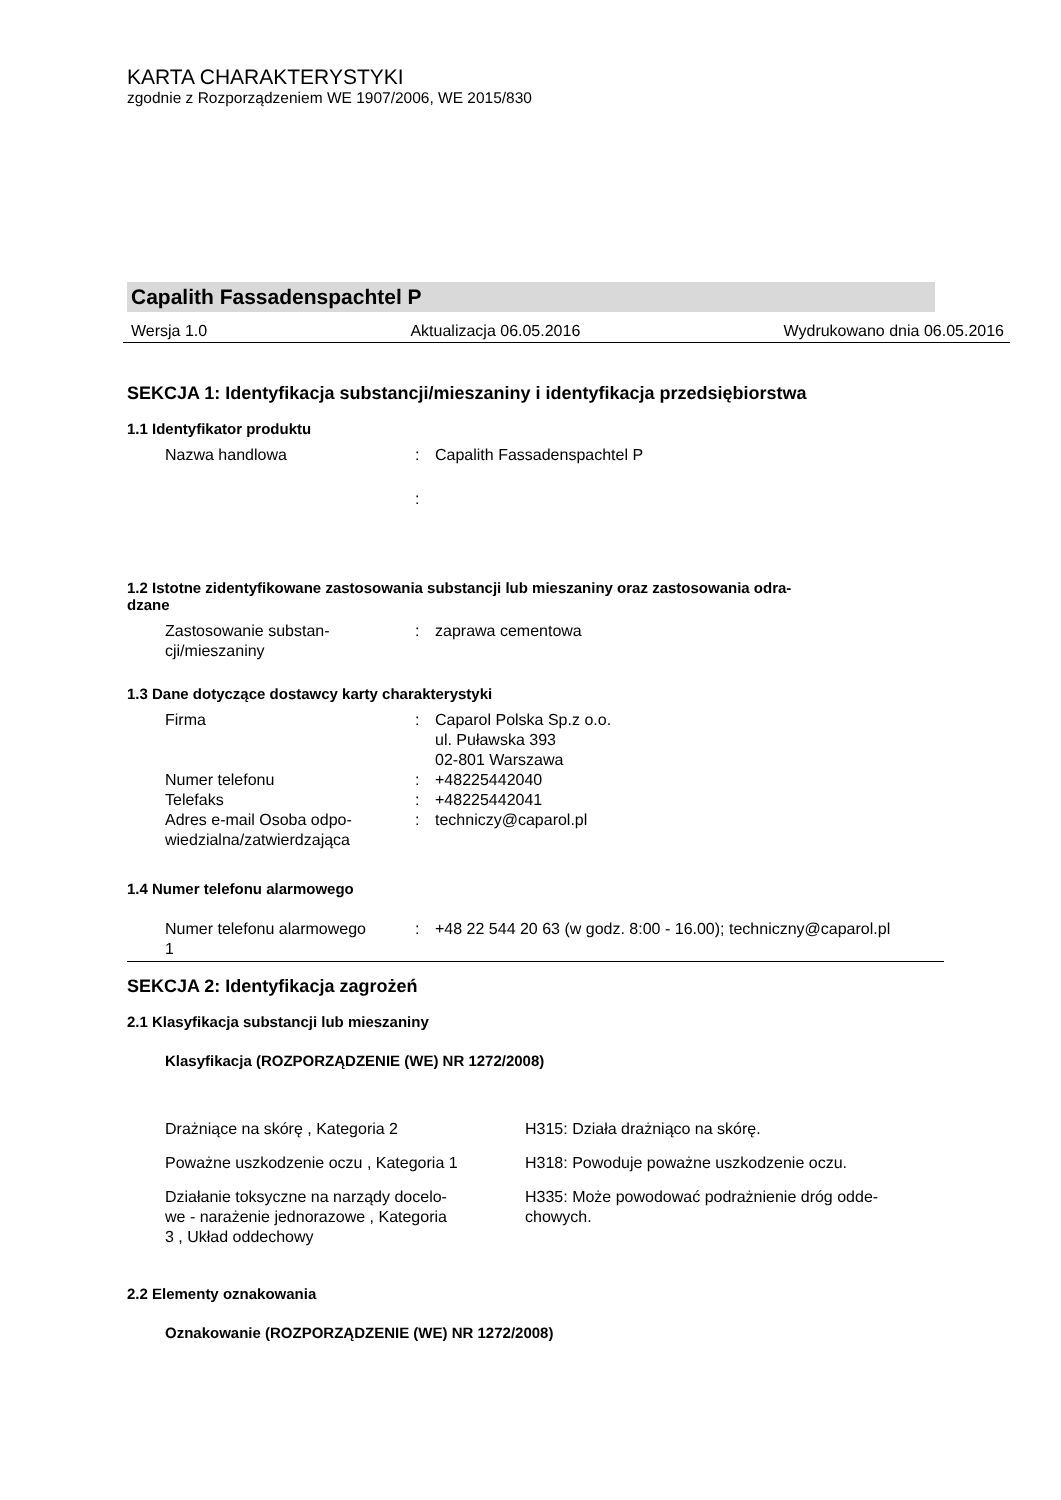KARTA CHARAKTERYSTYKI
zgodnie z Rozporządzeniem WE 1907/2006, WE 2015/830
Capalith Fassadenspachtel P
Wersja 1.0 Aktualizacja 06.05.2016 Wydrukowano dnia 06.05.2016
SEKCJA 1: Identyfikacja substancji/mieszaniny i identyfikacja przedsiębiorstwa
1.1 Identyfikator produktu
| Nazwa handlowa | : | Capalith Fassadenspachtel P |
| | : | |
1.2 Istotne zidentyfikowane zastosowania substancji lub mieszaniny oraz zastosowania odra-
dzane
| Zastosowanie substan- cji/mieszaniny | : | zaprawa cementowa |
1.3 Dane dotyczące dostawcy karty charakterystyki
| Firma | : | Caparol Polska Sp.z o.o. ul. Puławska 393 02-801 Warszawa |
| Numer telefonu | : | +48225442040 |
| Telefaks | : | +48225442041 |
| Adres e-mail Osoba odpo- wiedzialna/zatwierdzająca | : | techniczy@caparol.pl |
1.4 Numer telefonu alarmowego
| Numer telefonu alarmowego 1 | : | +48 22 544 20 63 (w godz. 8:00 - 16.00); techniczny@caparol.pl |
SEKCJA 2: Identyfikacja zagrożeń
2.1 Klasyfikacja substancji lub mieszaniny
Klasyfikacja (ROZPORZĄDZENIE (WE) NR 1272/2008)
| Drażniące na skórę , Kategoria 2 | H315: Działa drażniąco na skórę. |
| Poważne uszkodzenie oczu , Kategoria 1 | H318: Powoduje poważne uszkodzenie oczu. |
| Działanie toksyczne na narządy docelo- we - narażenie jednorazowe , Kategoria 3 , Układ oddechowy | H335: Może powodować podrażnienie dróg odde- chowych. |
2.2 Elementy oznakowania
Oznakowanie (ROZPORZĄDZENIE (WE) NR 1272/2008)